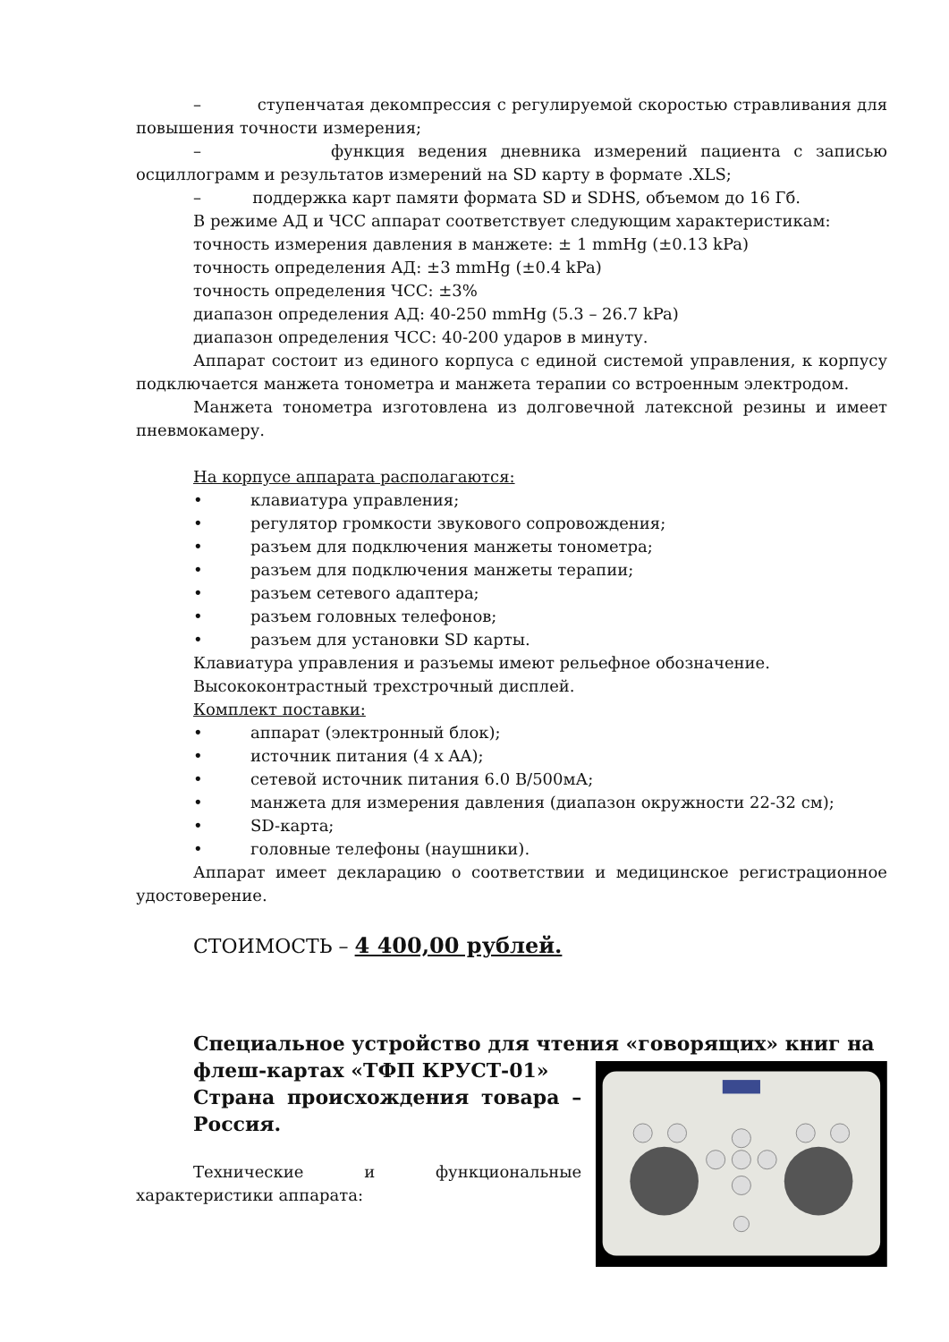– ступенчатая декомпрессия с регулируемой скоростью стравливания для повышения точности измерения;
– функция ведения дневника измерений пациента с записью осциллограмм и результатов измерений на SD карту в формате .XLS;
– поддержка карт памяти формата SD и SDHS, объемом до 16 Гб.
В режиме АД и ЧСС аппарат соответствует следующим характеристикам:
точность измерения давления в манжете: ± 1 mmHg (±0.13 kPa)
точность определения АД: ±3 mmHg (±0.4 kPa)
точность определения ЧСС: ±3%
диапазон определения АД: 40-250 mmHg (5.3 – 26.7 kPa)
диапазон определения ЧСС: 40-200 ударов в минуту.
Аппарат состоит из единого корпуса с единой системой управления, к корпусу подключается манжета тонометра и манжета терапии со встроенным электродом.
Манжета тонометра изготовлена из долговечной латексной резины и имеет пневмокамеру.
На корпусе аппарата располагаются:
• клавиатура управления;
• регулятор громкости звукового сопровождения;
• разъем для подключения манжеты тонометра;
• разъем для подключения манжеты терапии;
• разъем сетевого адаптера;
• разъем головных телефонов;
• разъем для установки SD карты.
Клавиатура управления и разъемы имеют рельефное обозначение.
Высококонтрастный трехстрочный дисплей.
Комплект поставки:
• аппарат (электронный блок);
• источник питания (4 x AA);
• сетевой источник питания 6.0 В/500мА;
• манжета для измерения давления (диапазон окружности 22-32 см);
• SD-карта;
• головные телефоны (наушники).
Аппарат имеет декларацию о соответствии и медицинское регистрационное удостоверение.
СТОИМОСТЬ – 4 400,00 рублей.
Специальное устройство для чтения «говорящих» книг на
флеш-картах «ТФП КРУСТ-01»
Страна происхождения товара – Россия.
Технические и функциональные характеристики аппарата: